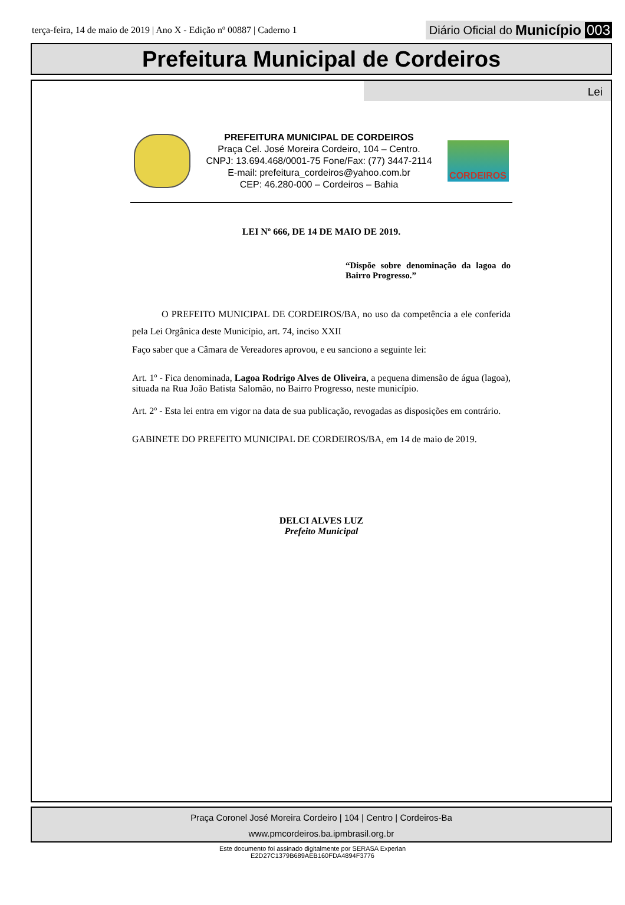terça-feira, 14 de maio de 2019 | Ano X - Edição nº 00887 | Caderno 1
Diário Oficial do Município 003
Prefeitura Municipal de Cordeiros
Lei
PREFEITURA MUNICIPAL DE CORDEIROS
Praça Cel. José Moreira Cordeiro, 104 – Centro.
CNPJ: 13.694.468/0001-75 Fone/Fax: (77) 3447-2114
E-mail: prefeitura_cordeiros@yahoo.com.br
CEP: 46.280-000 – Cordeiros – Bahia
CORDEIROS
LEI Nº 666, DE 14 DE MAIO DE 2019.
“Dispõe sobre denominação da lagoa do Bairro Progresso.”
O PREFEITO MUNICIPAL DE CORDEIROS/BA, no uso da competência a ele conferida pela Lei Orgânica deste Município, art. 74, inciso XXII
Faço saber que a Câmara de Vereadores aprovou, e eu sanciono a seguinte lei:
Art. 1º - Fica denominada, Lagoa Rodrigo Alves de Oliveira, a pequena dimensão de água (lagoa), situada na Rua João Batista Salomão, no Bairro Progresso, neste município.
Art. 2º - Esta lei entra em vigor na data de sua publicação, revogadas as disposições em contrário.
GABINETE DO PREFEITO MUNICIPAL DE CORDEIROS/BA, em 14 de maio de 2019.
DELCI ALVES LUZ
Prefeito Municipal
Praça Coronel José Moreira Cordeiro | 104 | Centro | Cordeiros-Ba
www.pmcordeiros.ba.ipmbrasil.org.br
Este documento foi assinado digitalmente por SERASA Experian
E2D27C1379B689AEB160FDA4894F3776